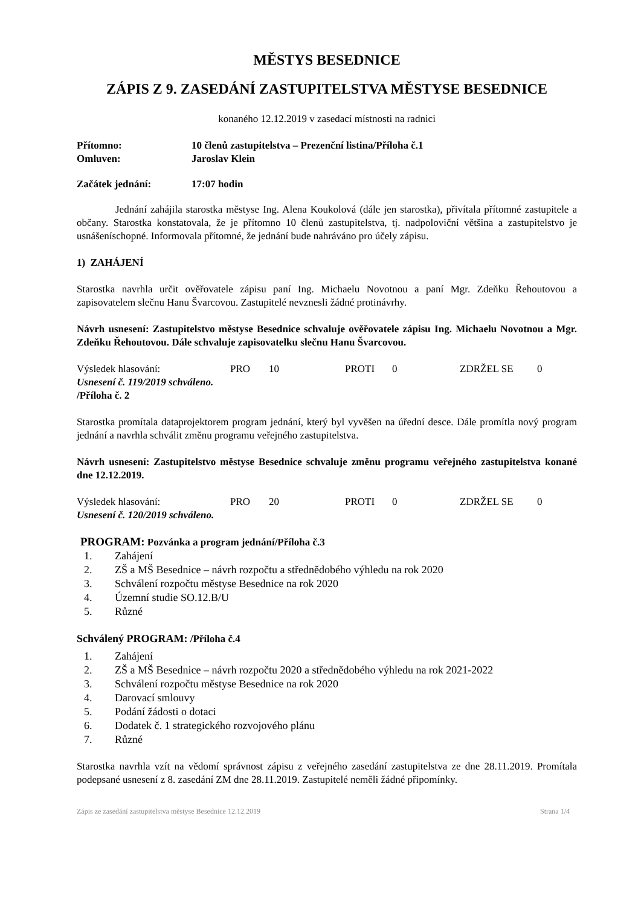MĚSTYS BESEDNICE
ZÁPIS Z 9. ZASEDÁNÍ ZASTUPITELSTVA MĚSTYSE BESEDNICE
konaného 12.12.2019 v zasedací místnosti na radnici
Přítomno: 10 členů zastupitelstva – Prezenční listina/Příloha č.1
Omluven: Jaroslav Klein
Začátek jednání: 17:07 hodin
Jednání zahájila starostka městyse Ing. Alena Koukolová (dále jen starostka), přivítala přítomné zastupitele a občany. Starostka konstatovala, že je přítomno 10 členů zastupitelstva, tj. nadpoloviční většina a zastupitelstvo je usnášeníschopné. Informovala přítomné, že jednání bude nahráváno pro účely zápisu.
1) ZAHÁJENÍ
Starostka navrhla určit ověřovatele zápisu paní Ing. Michaelu Novotnou a paní Mgr. Zdeňku Řehoutovou a zapisovatelem slečnu Hanu Švarcovou. Zastupitelé nevznesli žádné protinávrhy.
Návrh usnesení: Zastupitelstvo městyse Besednice schvaluje ověřovatele zápisu Ing. Michaelu Novotnou a Mgr. Zdeňku Řehoutovou. Dále schvaluje zapisovatelku slečnu Hanu Švarcovou.
Výsledek hlasování: PRO 10 PROTI 0 ZDRŽEL SE 0
Usnesení č. 119/2019 schváleno.
/Příloha č. 2
Starostka promítala dataprojektorem program jednání, který byl vyvěšen na úřední desce. Dále promítla nový program jednání a navrhla schválit změnu programu veřejného zastupitelstva.
Návrh usnesení: Zastupitelstvo městyse Besednice schvaluje změnu programu veřejného zastupitelstva konané dne 12.12.2019.
Výsledek hlasování: PRO 20 PROTI 0 ZDRŽEL SE 0
Usnesení č. 120/2019 schváleno.
PROGRAM: Pozvánka a program jednání/Příloha č.3
1. Zahájení
2. ZŠ a MŠ Besednice – návrh rozpočtu a střednědobého výhledu na rok 2020
3. Schválení rozpočtu městyse Besednice na rok 2020
4. Územní studie SO.12.B/U
5. Různé
Schválený PROGRAM: /Příloha č.4
1. Zahájení
2. ZŠ a MŠ Besednice – návrh rozpočtu 2020 a střednědobého výhledu na rok 2021-2022
3. Schválení rozpočtu městyse Besednice na rok 2020
4. Darovací smlouvy
5. Podání žádosti o dotaci
6. Dodatek č. 1 strategického rozvojového plánu
7. Různé
Starostka navrhla vzít na vědomí správnost zápisu z veřejného zasedání zastupitelstva ze dne 28.11.2019. Promítala podepsané usnesení z 8. zasedání ZM dne 28.11.2019. Zastupitelé neměli žádné připomínky.
Zápis ze zasedání zastupitelstva městyse Besednice 12.12.2019 Strana 1/4